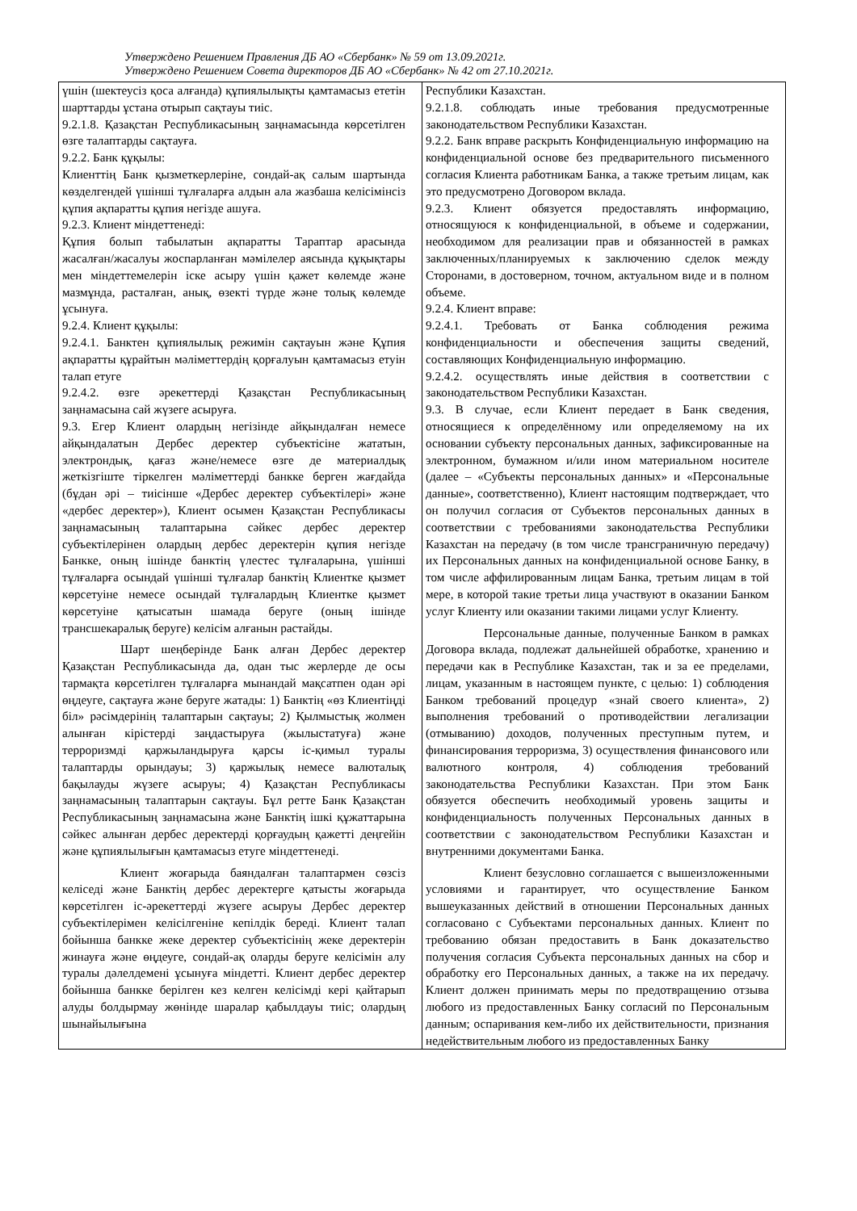Утверждено Решением Правления ДБ АО «Сбербанк» № 59 от 13.09.2021г.
Утверждено Решением Совета директоров ДБ АО «Сбербанк» № 42 от 27.10.2021г.
| үшін (шектеусіз қоса алғанда) құпиялылықты қамтамасыз ететін шарттарды ұстана отырып сақтауы тиіс. 9.2.1.8. Қазақстан Республикасының заңнамасында көрсетілген өзге талаптарды сақтауға. 9.2.2. Банк құқылы: Клиенттің Банк қызметкерлеріне, сондай-ақ салым шартында көзделгендей үшінші тұлғаларға алдын ала жазбаша келісімінсіз құпия ақпаратты құпия негізде ашуға. 9.2.3. Клиент міндеттенеді: Құпия болып табылатын ақпаратты Тараптар арасында жасалған/жасалуы жоспарланған мәмілелер аясында құқықтары мен міндеттемелерін іске асыру үшін қажет көлемде және мазмұнда, расталған, анық, өзекті түрде және толық көлемде ұсынуға. 9.2.4. Клиент құқылы: 9.2.4.1. Банктен құпиялылық режимін сақтауын және Құпия ақпаратты құрайтын мәліметтердің қорғалуын қамтамасыз етуін талап етуге 9.2.4.2. өзге әрекеттерді Қазақстан Республикасының заңнамасына сай жүзеге асыруға. 9.3. Егер Клиент олардың негізінде айқындалған немесе айқындалатын Дербес деректер субъектісіне жататын, электрондық, қағаз және/немесе өзге де материалдық жеткізгіште тіркелген мәліметтерді банкке берген жағдайда (бұдан әрі – тиісінше «Дербес деректер субъектілері» және «дербес деректер»), Клиент осымен Қазақстан Республикасы заңнамасының талаптарына сәйкес дербес деректер субъектілерінен олардың дербес деректерін құпия негізде Банкке, оның ішінде банктің үлестес тұлғаларына, үшінші тұлғаларға осындай үшінші тұлғалар банктің Клиентке қызмет көрсетуіне немесе осындай тұлғалардың Клиентке қызмет көрсетуіне қатысатын шамада беруге (оның ішінде трансшекаралық беруге) келісім алғанын растайды. Шарт шеңберінде Банк алған Дербес деректер Қазақстан Республикасында да, одан тыс жерлерде де осы тармақта көрсетілген тұлғаларға мынандай мақсатпен одан әрі өңдеуге, сақтауға және беруге жатады: 1) Банктің «өз Клиентіңді біл» рәсімдерінің талаптарын сақтауы; 2) Қылмыстық жолмен алынған кірістерді заңдастыруға (жылыстатуға) және терроризмді қаржыландыруға қарсы іс-қимыл туралы талаптарды орындауы; 3) қаржылық немесе валюталық бақылауды жүзеге асыруы; 4) Қазақстан Республикасы заңнамасының талаптарын сақтауы. Бұл ретте Банк Қазақстан Республикасының заңнамасына және Банктің ішкі құжаттарына сәйкес алынған дербес деректерді қорғаудың қажетті деңгейін және құпиялылығын қамтамасыз етуге міндеттенеді. Клиент жоғарыда баяндалған талаптармен сөзсіз келіседі және Банктің дербес деректерге қатысты жоғарыда көрсетілген іс-әрекеттерді жүзеге асыруы Дербес деректер субъектілерімен келісілгеніне кепілдік береді. Клиент талап бойынша банкке жеке деректер субъектісінің жеке деректерін жинауға және өңдеуге, сондай-ақ оларды беруге келісімін алу туралы дәлелдемені ұсынуға міндетті. Клиент дербес деректер бойынша банкке берілген кез келген келісімді кері қайтарып алуды болдырмау жөнінде шаралар қабылдауы тиіс; олардың шынайылығына | Республики Казахстан. 9.2.1.8. соблюдать иные требования предусмотренные законодательством Республики Казахстан. 9.2.2. Банк вправе раскрыть Конфиденциальную информацию на конфиденциальной основе без предварительного письменного согласия Клиента работникам Банка, а также третьим лицам, как это предусмотрено Договором вклада. 9.2.3. Клиент обязуется предоставлять информацию, относящуюся к конфиденциальной, в объеме и содержании, необходимом для реализации прав и обязанностей в рамках заключенных/планируемых к заключению сделок между Сторонами, в достоверном, точном, актуальном виде и в полном объеме. 9.2.4. Клиент вправе: 9.2.4.1. Требовать от Банка соблюдения режима конфиденциальности и обеспечения защиты сведений, составляющих Конфиденциальную информацию. 9.2.4.2. осуществлять иные действия в соответствии с законодательством Республики Казахстан. 9.3. В случае, если Клиент передает в Банк сведения, относящиеся к определённому или определяемому на их основании субъекту персональных данных, зафиксированные на электронном, бумажном и/или ином материальном носителе (далее – «Субъекты персональных данных» и «Персональные данные», соответственно), Клиент настоящим подтверждает, что он получил согласия от Субъектов персональных данных в соответствии с требованиями законодательства Республики Казахстан на передачу (в том числе трансграничную передачу) их Персональных данных на конфиденциальной основе Банку, в том числе аффилированным лицам Банка, третьим лицам в той мере, в которой такие третьи лица участвуют в оказании Банком услуг Клиенту или оказании такими лицами услуг Клиенту. Персональные данные, полученные Банком в рамках Договора вклада, подлежат дальнейшей обработке, хранению и передачи как в Республике Казахстан, так и за ее пределами, лицам, указанным в настоящем пункте, с целью: 1) соблюдения Банком требований процедур «знай своего клиента», 2) выполнения требований о противодействии легализации (отмыванию) доходов, полученных преступным путем, и финансирования терроризма, 3) осуществления финансового или валютного контроля, 4) соблюдения требований законодательства Республики Казахстан. При этом Банк обязуется обеспечить необходимый уровень защиты и конфиденциальность полученных Персональных данных в соответствии с законодательством Республики Казахстан и внутренними документами Банка. Клиент безусловно соглашается с вышеизложенными условиями и гарантирует, что осуществление Банком вышеуказанных действий в отношении Персональных данных согласовано с Субъектами персональных данных. Клиент по требованию обязан предоставить в Банк доказательство получения согласия Субъекта персональных данных на сбор и обработку его Персональных данных, а также на их передачу. Клиент должен принимать меры по предотвращению отзыва любого из предоставленных Банку согласий по Персональным данным; оспаривания кем-либо их действительности, признания недействительным любого из предоставленных Банку |